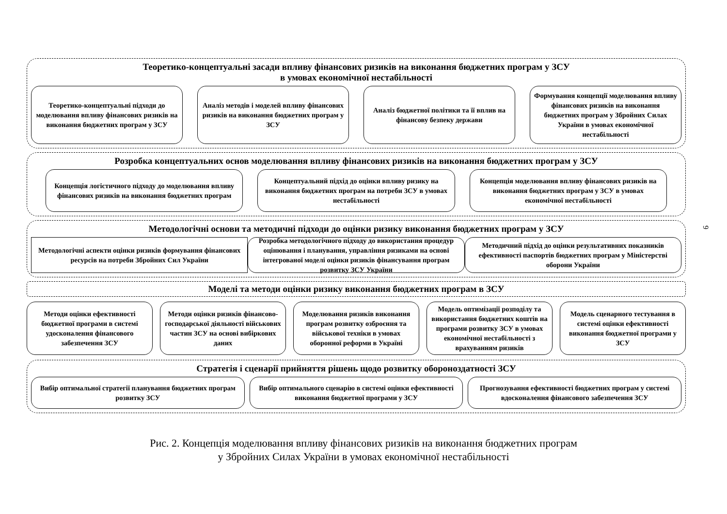Теоретико-концептуальні засади впливу фінансових ризиків на виконання бюджетних програм у ЗСУ
в умовах економічної нестабільності
Теоретико-концептуальні підходи до моделювання впливу фінансових ризиків на виконання бюджетних програм у ЗСУ
Аналіз методів і моделей впливу фінансових ризиків на виконання бюджетних програм у ЗСУ
Аналіз бюджетної політики та її вплив на фінансову безпеку держави
Формування концепції моделювання впливу фінансових ризиків на виконання бюджетних програм у Збройних Силах України в умовах економічної нестабільності
Розробка концептуальних основ моделювання впливу фінансових ризиків на виконання бюджетних програм у ЗСУ
Концепція логістичного підходу до моделювання впливу фінансових ризиків на виконання бюджетних програм
Концептуальний підхід до оцінки впливу ризику на виконання бюджетних програм на потреби ЗСУ в умовах нестабільності
Концепція моделювання впливу фінансових ризиків на виконання бюджетних програм у ЗСУ в умовах економічної нестабільності
Методологічні основи та методичні підходи до оцінки ризику виконання бюджетних програм у ЗСУ
Методологічні аспекти оцінки ризиків формування фінансових ресурсів на потреби Збройних Сил України
Розробка методологічного підходу до використання процедур оцінювання і планування, управління ризиками на основі інтегрованої моделі оцінки ризиків фінансування програм розвитку ЗСУ України
Методичний підхід до оцінки результативних показників ефективності паспортів бюджетних програм у Міністерстві оборони України
Моделі та методи оцінки ризику виконання бюджетних програм в ЗСУ
Методи оцінки ефективності бюджетної програми в системі удосконалення фінансового забезпечення ЗСУ
Методи оцінки ризиків фінансово-господарської діяльності військових частин ЗСУ на основі вибіркових даних
Моделювання ризиків виконання програм розвитку озброєння та військової техніки в умовах оборонної реформи в Україні
Модель оптимізації розподілу та використання бюджетних коштів на програми розвитку ЗСУ в умовах економічної нестабільності з врахуванням ризиків
Модель сценарного тестування в системі оцінки ефективності виконання бюджетної програми у ЗСУ
Стратегія і сценарії прийняття рішень щодо розвитку обороноздатності ЗСУ
Вибір оптимальної стратегії планування бюджетних програм розвитку ЗСУ
Вибір оптимального сценарію в системі оцінки ефективності виконання бюджетної програми у ЗСУ
Прогнозування ефективності бюджетних програм у системі вдосконалення фінансового забезпечення ЗСУ
Рис. 2. Концепція моделювання впливу фінансових ризиків на виконання бюджетних програм
у Збройних Силах України в умовах економічної нестабільності
9